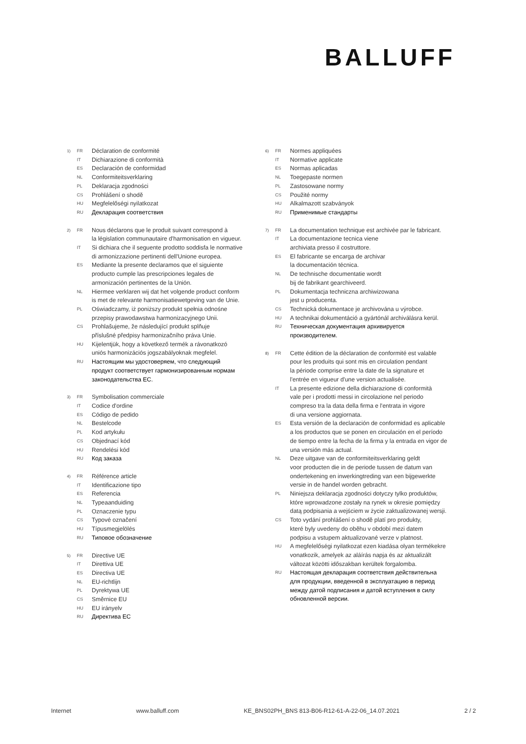BALLUFF
1) FR Déclaration de conformité
IT Dichiarazione di conformità
ES Declaración de conformidad
NL Conformiteitsverklaring
PL Deklaracja zgodności
CS Prohlášení o shodě
HU Megfelelőségi nyilatkozat
RU Декларация соответствия
2) FR Nous déclarons que le produit suivant correspond à
la législation communautaire d'harmonisation en vigueur.
IT Si dichiara che il seguente prodotto soddisfa le normative
di armonizzazione pertinenti dell'Unione europea.
ES Mediante la presente declaramos que el siguiente
producto cumple las prescripciones legales de
armonización pertinentes de la Unión.
NL Hiermee verklaren wij dat het volgende product conform
is met de relevante harmonisatiewetgeving van de Unie.
PL Oświadczamy, iż poniższy produkt spełnia odnośne
przepisy prawodawstwa harmonizacyjnego Unii.
CS Prohlašujeme, že následující produkt splňuje
příslušné předpisy harmonizačního práva Unie.
HU Kijelentjük, hogy a következő termék a rávonatkozó
uniós harmonizációs jogszabályoknak megfelel.
RU Настоящим мы удостоверяем, что следующий
продукт соответствует гармонизированным нормам
законодательства ЕС.
3) FR Symbolisation commerciale
IT Codice d'ordine
ES Código de pedido
NL Bestelcode
PL Kod artykułu
CS Objednací kód
HU Rendelési kód
RU Код заказа
4) FR Référence article
IT Identificazione tipo
ES Referencia
NL Typeaanduiding
PL Oznaczenie typu
CS Typové označení
HU Típusmegjelölés
RU Типовое обозначение
5) FR Directive UE
IT Direttiva UE
ES Directiva UE
NL EU-richtlijn
PL Dyrektywa UE
CS Směrnice EU
HU EU irányelv
RU Директива ЕС
6) FR Normes appliquées
IT Normative applicate
ES Normas aplicadas
NL Toegepaste normen
PL Zastosowane normy
CS Použité normy
HU Alkalmazott szabványok
RU Применимые стандарты
7) FR La documentation technique est archivée par le fabricant.
IT La documentazione tecnica viene
archiviata presso il costruttore.
ES El fabricante se encarga de archivar
la documentación técnica.
NL De technische documentatie wordt
bij de fabrikant gearchiveerd.
PL Dokumentacja techniczna archiwizowana
jest u producenta.
CS Technická dokumentace je archivována u výrobce.
HU A technikai dokumentáció a gyártónál archiválásra kerül.
RU Техническая документация архивируется
производителем.
8) FR Cette édition de la déclaration de conformité est valable
pour les produits qui sont mis en circulation pendant
la période comprise entre la date de la signature et
l'entrée en vigueur d'une version actualisée.
IT La presente edizione della dichiarazione di conformità
vale per i prodotti messi in circolazione nel periodo
compreso tra la data della firma e l'entrata in vigore
di una versione aggiornata.
ES Esta versión de la declaración de conformidad es aplicable
a los productos que se ponen en circulación en el período
de tiempo entre la fecha de la firma y la entrada en vigor de
una versión más actual.
NL Deze uitgave van de conformiteitsverklaring geldt
voor producten die in de periode tussen de datum van
ondertekening en inwerkingtreding van een bijgewerkte
versie in de handel worden gebracht.
PL Niniejsza deklaracja zgodności dotyczy tylko produktów,
które wprowadzone zostały na rynek w okresie pomiędzy
datą podpisania a wejściem w życie zaktualizowanej wersji.
CS Toto vydání prohlášení o shodě platí pro produkty,
které byly uvedeny do oběhu v období mezi datem
podpisu a vstupem aktualizované verze v platnost.
HU A megfelelőségi nyilatkozat ezen kiadása olyan termékekre
vonatkozik, amelyek az aláírás napja és az aktualizált
változat közötti időszakban kerültek forgalomba.
RU Настоящая декларация соответствия действительна
для продукции, введенной в эксплуатацию в период
между датой подписания и датой вступления в силу
обновленной версии.
Internet www.balluff.com KE_BNS02PH_BNS 813-B06-R12-61-A-22-06_14.07.2021 2 / 2